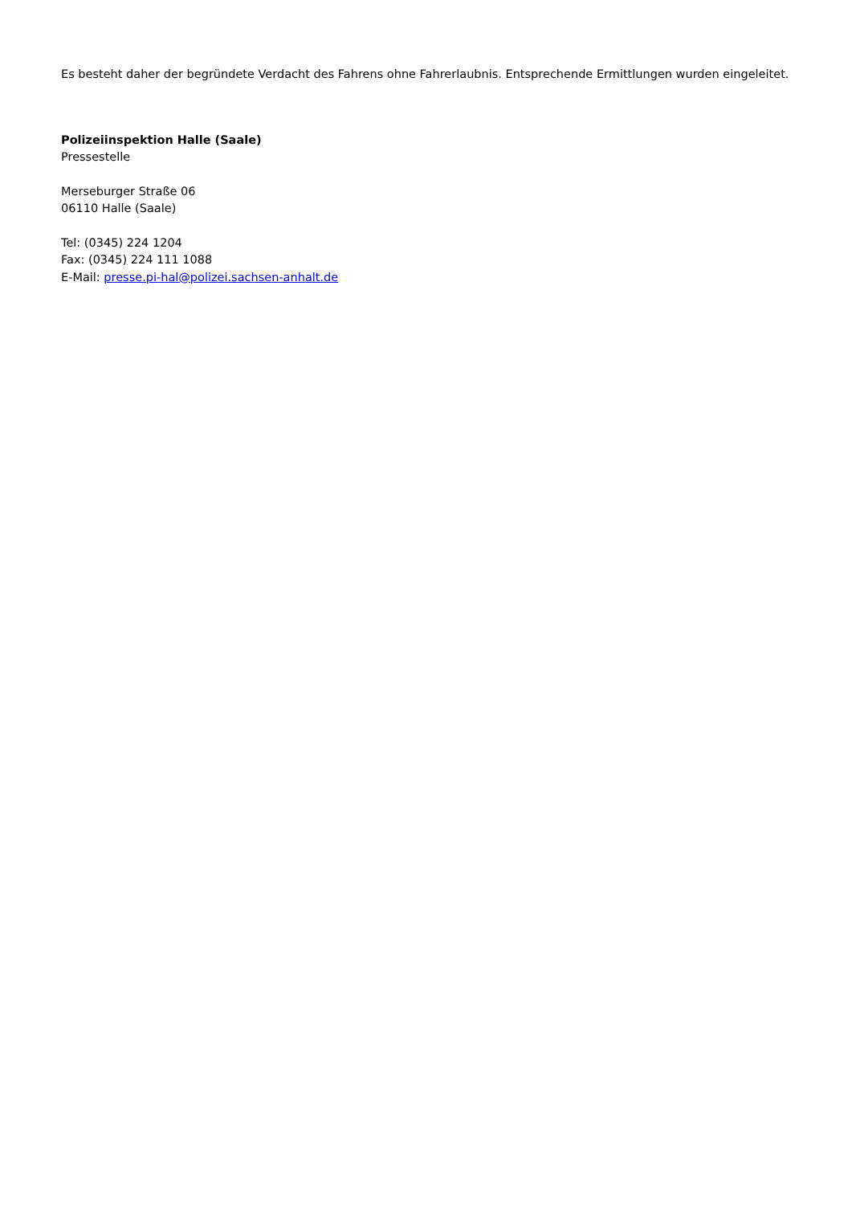Es besteht daher der begründete Verdacht des Fahrens ohne Fahrerlaubnis. Entsprechende Ermittlungen wurden eingeleitet.
Polizeiinspektion Halle (Saale)
Pressestelle
Merseburger Straße 06
06110 Halle (Saale)
Tel: (0345) 224 1204
Fax: (0345) 224 111 1088
E-Mail: presse.pi-hal@polizei.sachsen-anhalt.de